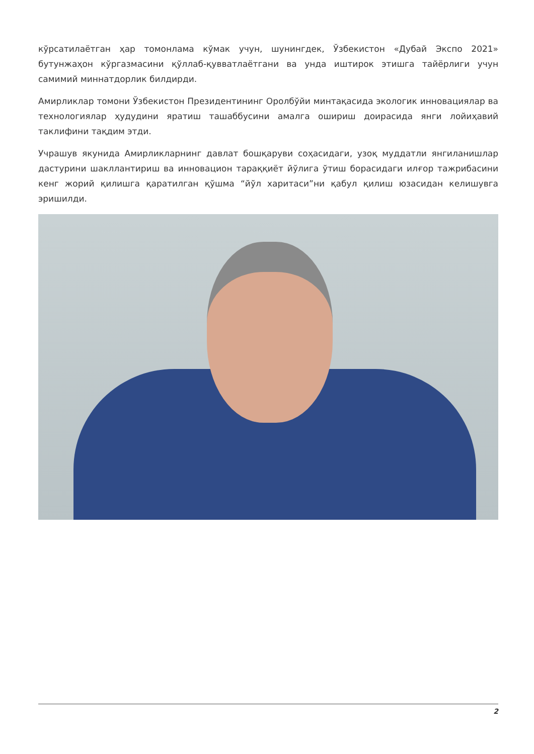кўрсатилаётган ҳар томонлама кўмак учун, шунингдек, Ўзбекистон «Дубай Экспо 2021» бутунжаҳон кўргазмасини қўллаб-қувватлаётгани ва унда иштирок этишга тайёрлиги учун самимий миннатдорлик билдирди.
Амирликлар томони Ўзбекистон Президентининг Оролбўйи минтақасида экологик инновациялар ва технологиялар ҳудудини яратиш ташаббусини амалга ошириш доирасида янги лойиҳавий таклифини тақдим этди.
Учрашув якунида Амирликларнинг давлат бошқаруви соҳасидаги, узоқ муддатли янгиланишлар дастурини шакллантириш ва инновацион тараққиёт йўлига ўтиш борасидаги илғор тажрибасини кенг жорий қилишга қаратилган қўшма “йўл харитаси”ни қабул қилиш юзасидан келишувга эришилди.
2